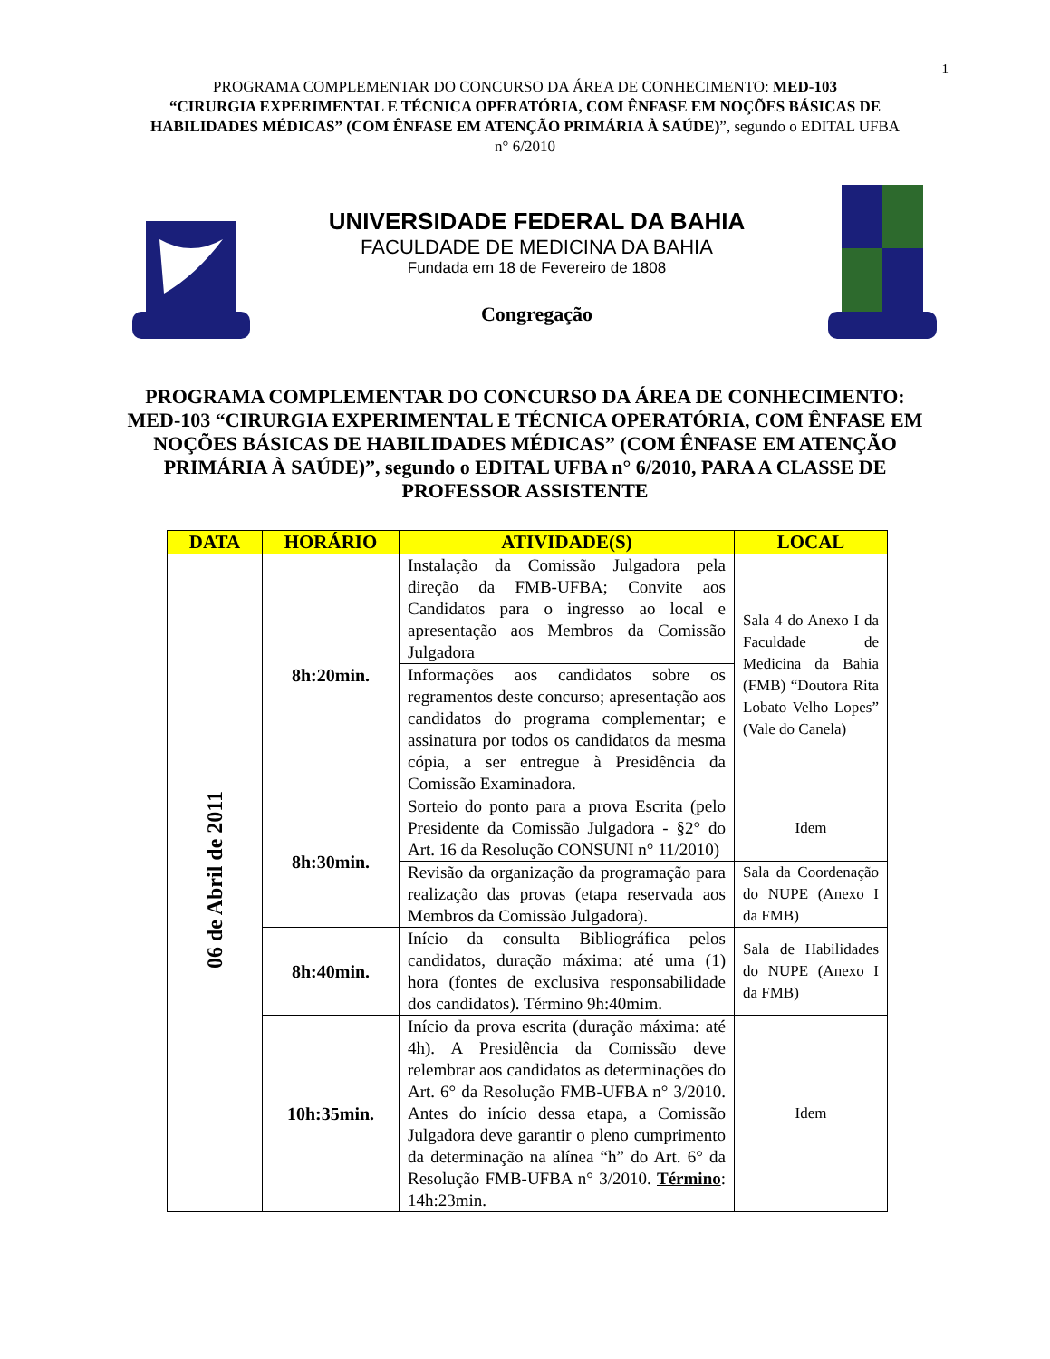1
PROGRAMA COMPLEMENTAR DO CONCURSO DA ÁREA DE CONHECIMENTO: MED-103
“CIRURGIA EXPERIMENTAL E TÉCNICA OPERATÓRIA, COM ÊNFASE EM NOÇÕES BÁSICAS DE HABILIDADES MÉDICAS” (COM ÊNFASE EM ATENÇÃO PRIMÁRIA À SAÚDE)”, segundo o EDITAL UFBA n° 6/2010
UNIVERSIDADE FEDERAL DA BAHIA
FACULDADE DE MEDICINA DA BAHIA
Fundada em 18 de Fevereiro de 1808
Congregação
PROGRAMA COMPLEMENTAR DO CONCURSO DA ÁREA DE CONHECIMENTO: MED-103 “CIRURGIA EXPERIMENTAL E TÉCNICA OPERATÓRIA, COM ÊNFASE EM NOÇÕES BÁSICAS DE HABILIDADES MÉDICAS” (COM ÊNFASE EM ATENÇÃO PRIMÁRIA À SAÚDE)”, segundo o EDITAL UFBA n° 6/2010, PARA A CLASSE DE PROFESSOR ASSISTENTE
| DATA | HORÁRIO | ATIVIDADE(S) | LOCAL |
| --- | --- | --- | --- |
| 06 de Abril de 2011 | 8h:20min. | Instalação da Comissão Julgadora pela direção da FMB-UFBA; Convite aos Candidatos para o ingresso ao local e apresentação aos Membros da Comissão Julgadora | Sala 4 do Anexo I da Faculdade de Medicina da Bahia (FMB) “Doutora Rita Lobato Velho Lopes” (Vale do Canela) |
| | | Informações aos candidatos sobre os regramentos deste concurso; apresentação aos candidatos do programa complementar; e assinatura por todos os candidatos da mesma cópia, a ser entregue à Presidência da Comissão Examinadora. | |
| | 8h:30min. | Sorteio do ponto para a prova Escrita (pelo Presidente da Comissão Julgadora - §2° do Art. 16 da Resolução CONSUNI n° 11/2010) | Idem |
| | | Revisão da organização da programação para realização das provas (etapa reservada aos Membros da Comissão Julgadora). | Sala da Coordenação do NUPE (Anexo I da FMB) |
| | 8h:40min. | Início da consulta Bibliográfica pelos candidatos, duração máxima: até uma (1) hora (fontes de exclusiva responsabilidade dos candidatos). Término 9h:40mim. | Sala de Habilidades do NUPE (Anexo I da FMB) |
| | 10h:35min. | Início da prova escrita (duração máxima: até 4h). A Presidência da Comissão deve relembrar aos candidatos as determinações do Art. 6° da Resolução FMB-UFBA n° 3/2010. Antes do início dessa etapa, a Comissão Julgadora deve garantir o pleno cumprimento da determinação na alínea “h” do Art. 6° da Resolução FMB-UFBA n° 3/2010. Término : 14h:23min. | Idem |